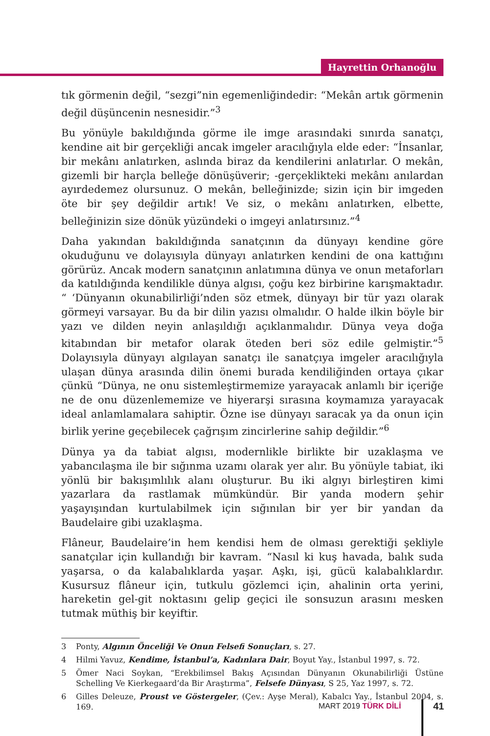Hayrettin Orhanoğlu
tık görmenin değil, “sezgi”nin egemenliğindedir: “Mekân artık görmenin değil düşüncenin nesnesidir.”<sup>3</sup>
Bu yönüyle bakıldığında görme ile imge arasındaki sınırda sanatçı, kendine ait bir gerçekliği ancak imgeler aracılığıyla elde eder: “İnsanlar, bir mekânı anlatırken, aslında biraz da kendilerini anlatırlar. O mekân, gizemli bir harçla belleğe dönüşüverir; -gerçeklikteki mekânı anılardan ayırdedemez olursunuz. O mekân, belleğinizde; sizin için bir imgeden öte bir şey değildir artık! Ve siz, o mekânı anlatırken, elbette, belleğinizin size dönük yüzündeki o imgeyi anlatırsınız.”<sup>4</sup>
Daha yakından bakıldığında sanatçının da dünyayı kendine göre okuduğunu ve dolayısıyla dünyayı anlatırken kendini de ona kattığını görürüz. Ancak modern sanatçının anlatımına dünya ve onun metaforları da katıldığında kendilikle dünya algısı, çoğu kez birbirine karışmaktadır. “ ‘Dünyanın okunabilirliği’nden söz etmek, dünyayı bir tür yazı olarak görmeyi varsayar. Bu da bir dilin yazısı olmalıdır. O halde ilkin böyle bir yazı ve dilden neyin anlaşıldığı açıklanmalıdır. Dünya veya doğa kitabından bir metafor olarak öteden beri söz edile gelmiştir.”<sup>5</sup> Dolayısıyla dünyayı algılayan sanatçı ile sanatçıya imgeler aracılığıyla ulaşan dünya arasında dilin önemi burada kendiliğinden ortaya çıkar çünkü “Dünya, ne onu sistemleştirmemize yarayacak anlamlı bir içeriğe ne de onu düzenlememize ve hiyerarşi sırasına koymamıza yarayacak ideal anlamlamalara sahiptir. Özne ise dünyayı saracak ya da onun için birlik yerine geçebilecek çağrışım zincirlerine sahip değildir.”<sup>6</sup>
Dünya ya da tabiat algısı, modernlikle birlikte bir uzaklaşma ve yabancılaşma ile bir sığınma uzamı olarak yer alır. Bu yönüyle tabiat, iki yönlü bir bakışımlılık alanı oluşturur. Bu iki algıyı birleştiren kimi yazarlara da rastlamak mümkündür. Bir yanda modern şehir yaşayışından kurtulabilmek için sığınılan bir yer bir yandan da Baudelaire gibi uzaklaşma.
Flâneur, Baudelaire’in hem kendisi hem de olması gerektiği şekliyle sanatçılar için kullandığı bir kavram. “Nasıl ki kuş havada, balık suda yaşarsa, o da kalabalıklarda yaşar. Aşkı, işi, gücü kalabalıklardır. Kusursuz flâneur için, tutkulu gözlemci için, ahalinin orta yerini, hareketin gel-git noktasını gelip geçici ile sonsuzun arasını mesken tutmak müthiş bir keyiftir.
3 Ponty, Algının Önceliği Ve Onun Felsefi Sonuçları, s. 27.
4 Hilmi Yavuz, Kendime, İstanbul’a, Kadınlara Dair, Boyut Yay., İstanbul 1997, s. 72.
5 Ömer Naci Soykan, “Erekbilimsel Bakış Açısından Dünyanın Okunabilirliği Üstüne Schelling Ve Kierkegaard’da Bir Araştırma”, Felsefe Dünyası, S 25, Yaz 1997, s. 72.
6 Gilles Deleuze, Proust ve Göstergeler, (Çev.: Ayşe Meral), Kabalcı Yay., İstanbul 2004, s. 169.
MART 2019 TÜRK DİLİ 41